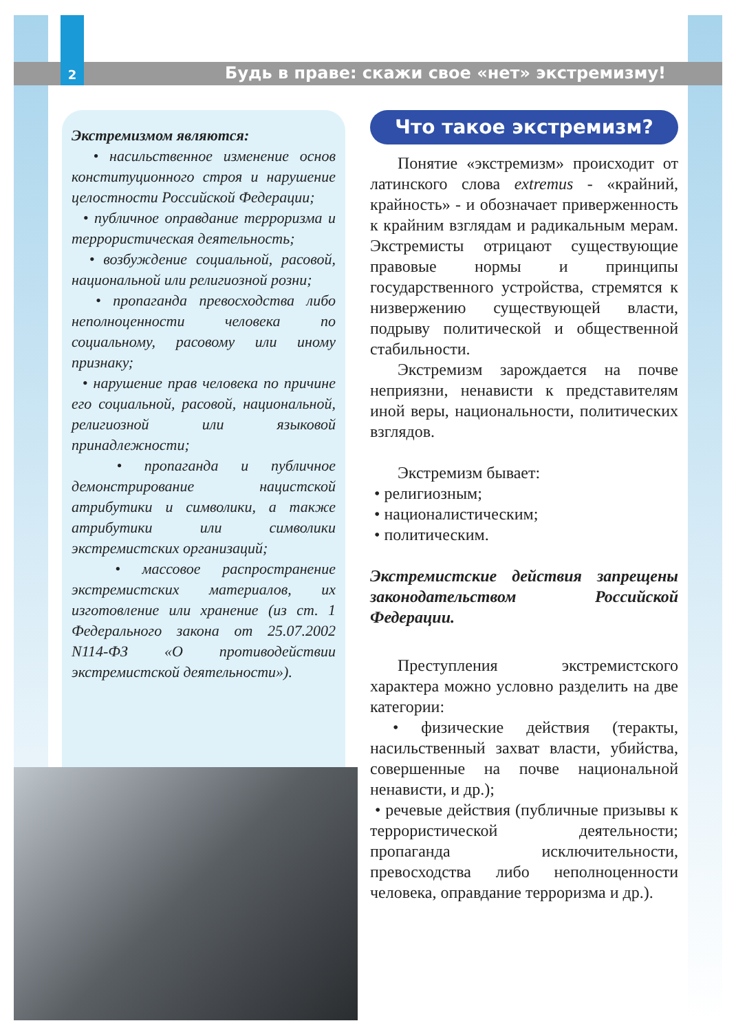2 Будь в праве: скажи свое «нет» экстремизму!
Экстремизмом являются:
• насильственное изменение основ конституционного строя и нарушение целостности Российской Федерации;
• публичное оправдание терроризма и террористическая деятельность;
• возбуждение социальной, расовой, национальной или религиозной розни;
• пропаганда превосходства либо неполноценности человека по социальному, расовому или иному признаку;
• нарушение прав человека по причине его социальной, расовой, национальной, религиозной или языковой принадлежности;
• пропаганда и публичное демонстрирование нацистской атрибутики и символики, а также атрибутики или символики экстремистских организаций;
• массовое распространение экстремистских материалов, их изготовление или хранение (из ст. 1 Федерального закона от 25.07.2002 N114-ФЗ «О противодействии экстремистской деятельности»).
Что такое экстремизм?
Понятие «экстремизм» происходит от латинского слова extremus - «крайний, крайность» - и обозначает приверженность к крайним взглядам и радикальным мерам. Экстремисты отрицают существующие правовые нормы и принципы государственного устройства, стремятся к низвержению существующей власти, подрыву политической и общественной стабильности.
Экстремизм зарождается на почве неприязни, ненависти к представителям иной веры, национальности, политических взглядов.
Экстремизм бывает:
• религиозным;
• националистическим;
• политическим.
Экстремистские действия запрещены законодательством Российской Федерации.
Преступления экстремистского характера можно условно разделить на две категории:
• физические действия (теракты, насильственный захват власти, убийства, совершенные на почве национальной ненависти, и др.);
• речевые действия (публичные призывы к террористической деятельности; пропаганда исключительности, превосходства либо неполноценности человека, оправдание терроризма и др.).